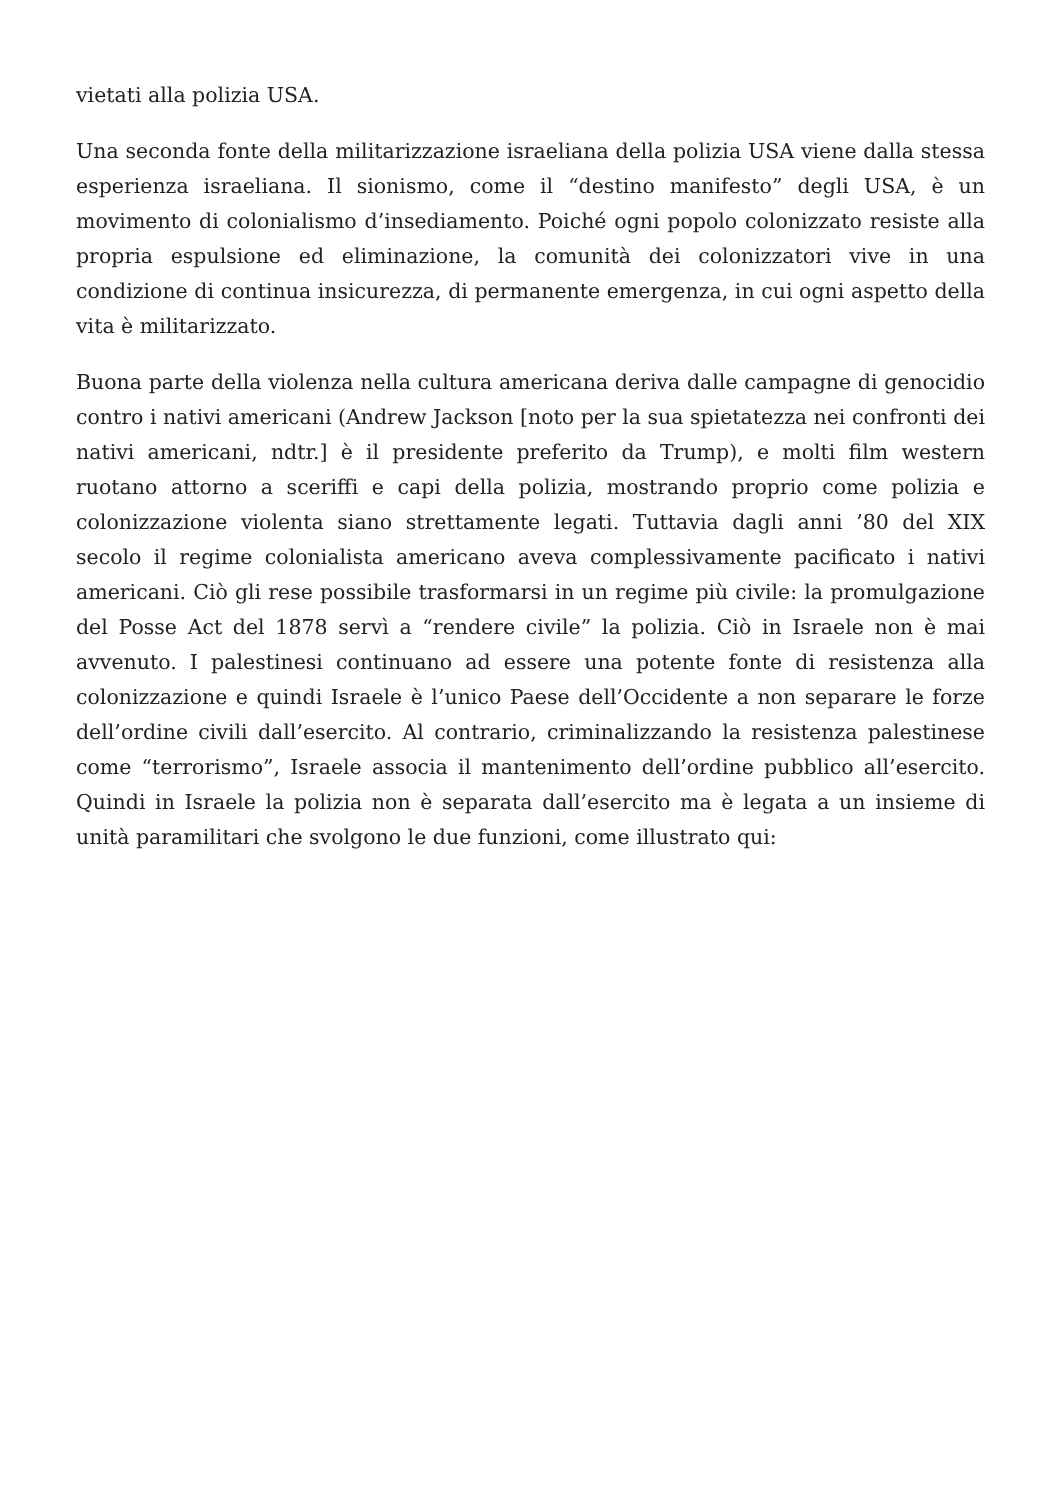vietati alla polizia USA.
Una seconda fonte della militarizzazione israeliana della polizia USA viene dalla stessa esperienza israeliana. Il sionismo, come il “destino manifesto” degli USA, è un movimento di colonialismo d’insediamento. Poiché ogni popolo colonizzato resiste alla propria espulsione ed eliminazione, la comunità dei colonizzatori vive in una condizione di continua insicurezza, di permanente emergenza, in cui ogni aspetto della vita è militarizzato.
Buona parte della violenza nella cultura americana deriva dalle campagne di genocidio contro i nativi americani (Andrew Jackson [noto per la sua spietatezza nei confronti dei nativi americani, ndtr.] è il presidente preferito da Trump), e molti film western ruotano attorno a sceriffi e capi della polizia, mostrando proprio come polizia e colonizzazione violenta siano strettamente legati. Tuttavia dagli anni ’80 del XIX secolo il regime colonialista americano aveva complessivamente pacificato i nativi americani. Ciò gli rese possibile trasformarsi in un regime più civile: la promulgazione del Posse Act del 1878 servì a “rendere civile” la polizia. Ciò in Israele non è mai avvenuto. I palestinesi continuano ad essere una potente fonte di resistenza alla colonizzazione e quindi Israele è l’unico Paese dell’Occidente a non separare le forze dell’ordine civili dall’esercito. Al contrario, criminalizzando la resistenza palestinese come “terrorismo”, Israele associa il mantenimento dell’ordine pubblico all’esercito. Quindi in Israele la polizia non è separata dall’esercito ma è legata a un insieme di unità paramilitari che svolgono le due funzioni, come illustrato qui: